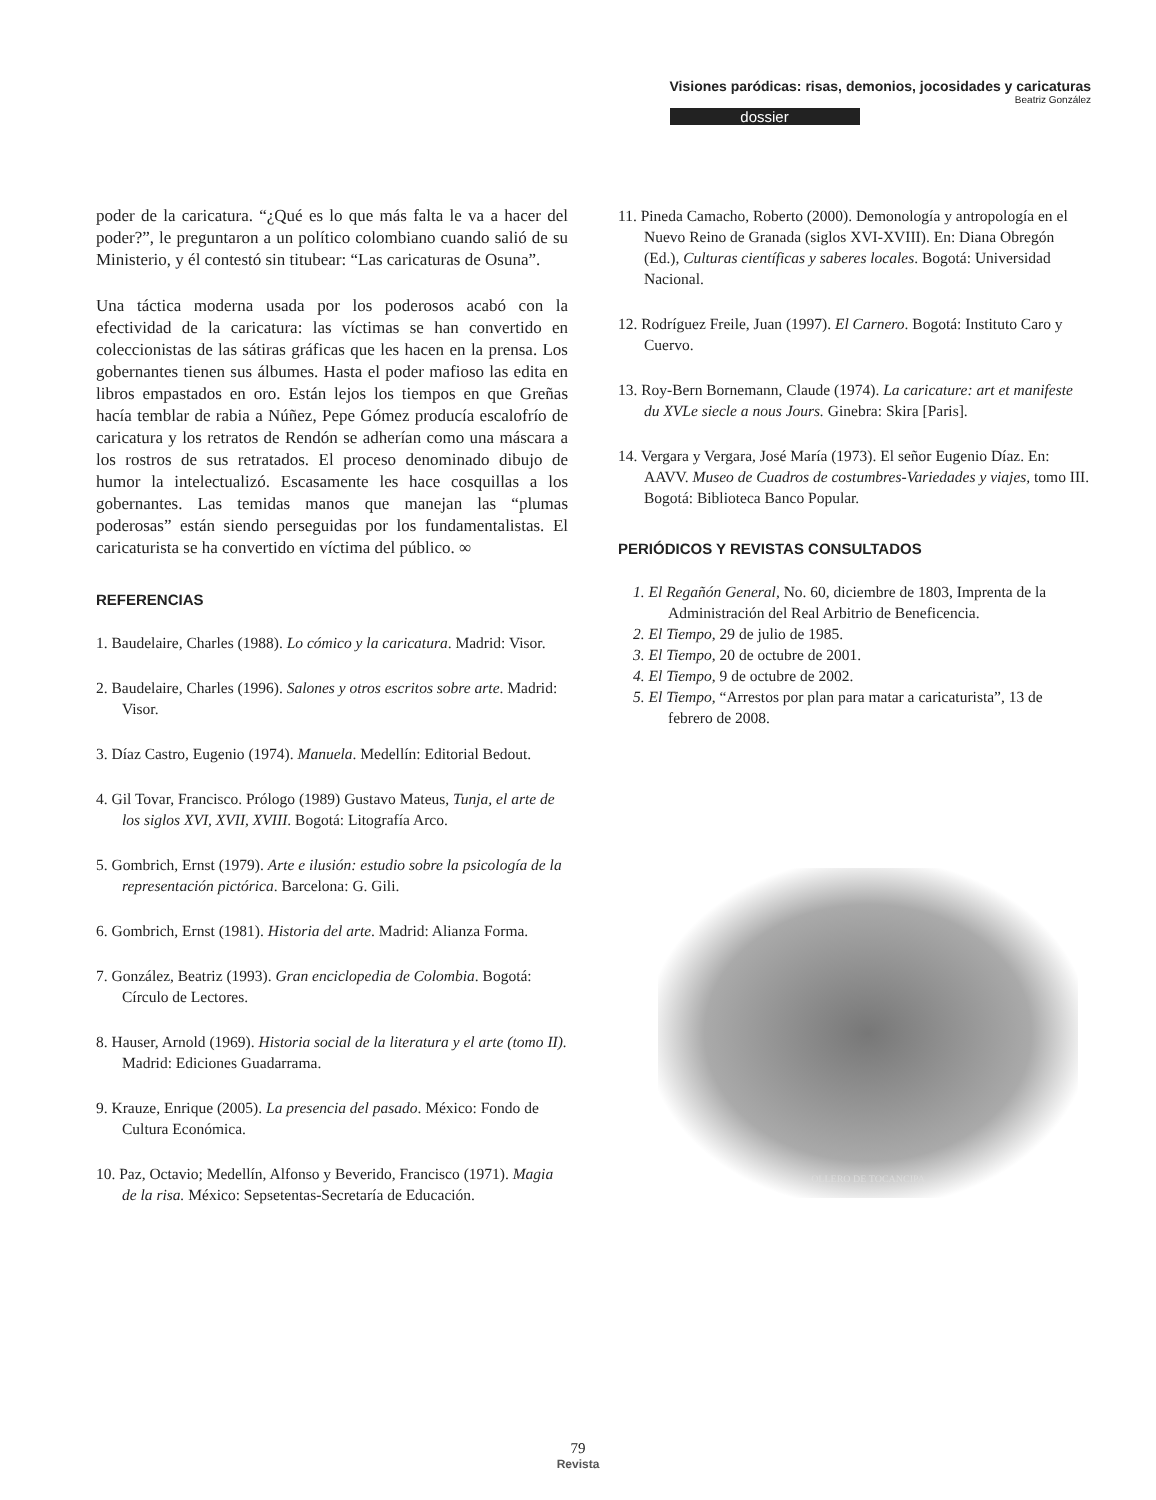Visiones paródicas: risas, demonios, jocosidades y caricaturas
Beatriz González
dossier
poder de la caricatura. “¿Qué es lo que más falta le va a hacer del poder?”, le preguntaron a un político colombiano cuando salió de su Ministerio, y él contestó sin titubear: “Las caricaturas de Osuna”.
Una táctica moderna usada por los poderosos acabó con la efectividad de la caricatura: las víctimas se han convertido en coleccionistas de las sátiras gráficas que les hacen en la prensa. Los gobernantes tienen sus álbumes. Hasta el poder mafioso las edita en libros empastados en oro. Están lejos los tiempos en que Greñas hacía temblar de rabia a Núñez, Pepe Gómez producía escalofrío de caricatura y los retratos de Rendón se adherían como una máscara a los rostros de sus retratados. El proceso denominado dibujo de humor la intelectualizó. Escasamente les hace cosquillas a los gobernantes. Las temidas manos que manejan las “plumas poderosas” están siendo perseguidas por los fundamentalistas. El caricaturista se ha convertido en víctima del público. ∞
REFERENCIAS
1. Baudelaire, Charles (1988). Lo cómico y la caricatura. Madrid: Visor.
2. Baudelaire, Charles (1996). Salones y otros escritos sobre arte. Madrid: Visor.
3. Díaz Castro, Eugenio (1974). Manuela. Medellín: Editorial Bedout.
4. Gil Tovar, Francisco. Prólogo (1989) Gustavo Mateus, Tunja, el arte de los siglos XVI, XVII, XVIII. Bogotá: Litografía Arco.
5. Gombrich, Ernst (1979). Arte e ilusión: estudio sobre la psicología de la representación pictórica. Barcelona: G. Gili.
6. Gombrich, Ernst (1981). Historia del arte. Madrid: Alianza Forma.
7. González, Beatriz (1993). Gran enciclopedia de Colombia. Bogotá: Círculo de Lectores.
8. Hauser, Arnold (1969). Historia social de la literatura y el arte (tomo II). Madrid: Ediciones Guadarrama.
9. Krauze, Enrique (2005). La presencia del pasado. México: Fondo de Cultura Económica.
10. Paz, Octavio; Medellín, Alfonso y Beverido, Francisco (1971). Magia de la risa. México: Sepsetentas-Secretaría de Educación.
11. Pineda Camacho, Roberto (2000). Demonología y antropología en el Nuevo Reino de Granada (siglos XVI-XVIII). En: Diana Obregón (Ed.), Culturas científicas y saberes locales. Bogotá: Universidad Nacional.
12. Rodríguez Freile, Juan (1997). El Carnero. Bogotá: Instituto Caro y Cuervo.
13. Roy-Bern Bornemann, Claude (1974). La caricature: art et manifeste du XVLe siecle a nous Jours. Ginebra: Skira [Paris].
14. Vergara y Vergara, José María (1973). El señor Eugenio Díaz. En: AAVV. Museo de Cuadros de costumbres-Variedades y viajes, tomo III. Bogotá: Biblioteca Banco Popular.
PERIÓDICOS Y REVISTAS CONSULTADOS
1. El Regañón General, No. 60, diciembre de 1803, Imprenta de la Administración del Real Arbitrio de Beneficencia.
2. El Tiempo, 29 de julio de 1985.
3. El Tiempo, 20 de octubre de 2001.
4. El Tiempo, 9 de octubre de 2002.
5. El Tiempo, “Arrestos por plan para matar a caricaturista”, 13 de febrero de 2008.
OLLERO DE TOCANCIPA
79
Revista